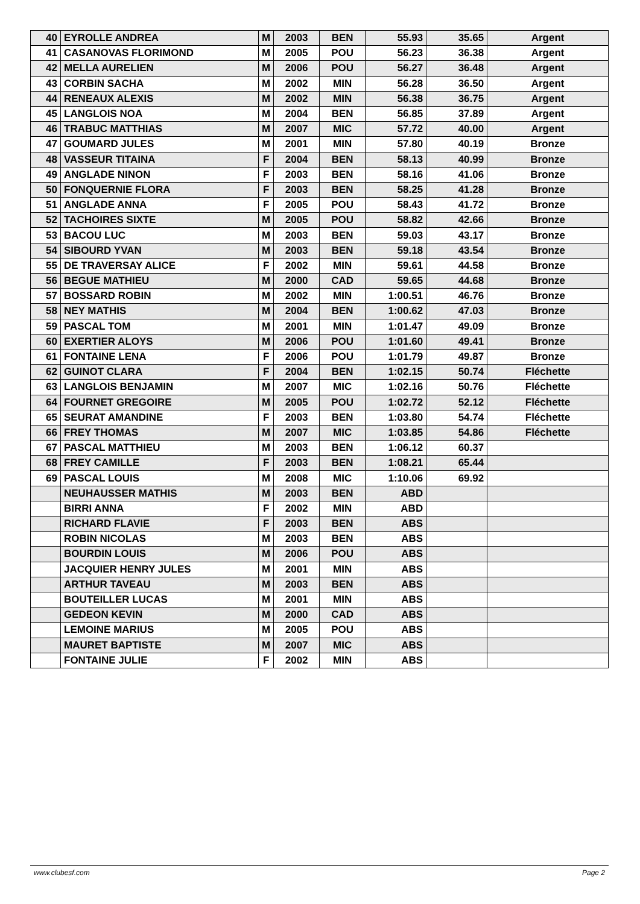| 40 | EYROLLE ANDREA | M | 2003 | BEN | 55.93 | 35.65 | Argent |
| 41 | CASANOVAS FLORIMOND | M | 2005 | POU | 56.23 | 36.38 | Argent |
| 42 | MELLA AURELIEN | M | 2006 | POU | 56.27 | 36.48 | Argent |
| 43 | CORBIN SACHA | M | 2002 | MIN | 56.28 | 36.50 | Argent |
| 44 | RENEAUX ALEXIS | M | 2002 | MIN | 56.38 | 36.75 | Argent |
| 45 | LANGLOIS NOA | M | 2004 | BEN | 56.85 | 37.89 | Argent |
| 46 | TRABUC MATTHIAS | M | 2007 | MIC | 57.72 | 40.00 | Argent |
| 47 | GOUMARD JULES | M | 2001 | MIN | 57.80 | 40.19 | Bronze |
| 48 | VASSEUR TITAINA | F | 2004 | BEN | 58.13 | 40.99 | Bronze |
| 49 | ANGLADE NINON | F | 2003 | BEN | 58.16 | 41.06 | Bronze |
| 50 | FONQUERNIE FLORA | F | 2003 | BEN | 58.25 | 41.28 | Bronze |
| 51 | ANGLADE ANNA | F | 2005 | POU | 58.43 | 41.72 | Bronze |
| 52 | TACHOIRES SIXTE | M | 2005 | POU | 58.82 | 42.66 | Bronze |
| 53 | BACOU LUC | M | 2003 | BEN | 59.03 | 43.17 | Bronze |
| 54 | SIBOURD YVAN | M | 2003 | BEN | 59.18 | 43.54 | Bronze |
| 55 | DE TRAVERSAY ALICE | F | 2002 | MIN | 59.61 | 44.58 | Bronze |
| 56 | BEGUE MATHIEU | M | 2000 | CAD | 59.65 | 44.68 | Bronze |
| 57 | BOSSARD ROBIN | M | 2002 | MIN | 1:00.51 | 46.76 | Bronze |
| 58 | NEY MATHIS | M | 2004 | BEN | 1:00.62 | 47.03 | Bronze |
| 59 | PASCAL TOM | M | 2001 | MIN | 1:01.47 | 49.09 | Bronze |
| 60 | EXERTIER ALOYS | M | 2006 | POU | 1:01.60 | 49.41 | Bronze |
| 61 | FONTAINE LENA | F | 2006 | POU | 1:01.79 | 49.87 | Bronze |
| 62 | GUINOT CLARA | F | 2004 | BEN | 1:02.15 | 50.74 | Fléchette |
| 63 | LANGLOIS BENJAMIN | M | 2007 | MIC | 1:02.16 | 50.76 | Fléchette |
| 64 | FOURNET GREGOIRE | M | 2005 | POU | 1:02.72 | 52.12 | Fléchette |
| 65 | SEURAT AMANDINE | F | 2003 | BEN | 1:03.80 | 54.74 | Fléchette |
| 66 | FREY THOMAS | M | 2007 | MIC | 1:03.85 | 54.86 | Fléchette |
| 67 | PASCAL MATTHIEU | M | 2003 | BEN | 1:06.12 | 60.37 | |
| 68 | FREY CAMILLE | F | 2003 | BEN | 1:08.21 | 65.44 | |
| 69 | PASCAL LOUIS | M | 2008 | MIC | 1:10.06 | 69.92 | |
| | NEUHAUSSER MATHIS | M | 2003 | BEN | ABD | | |
| | BIRRI ANNA | F | 2002 | MIN | ABD | | |
| | RICHARD FLAVIE | F | 2003 | BEN | ABS | | |
| | ROBIN NICOLAS | M | 2003 | BEN | ABS | | |
| | BOURDIN LOUIS | M | 2006 | POU | ABS | | |
| | JACQUIER HENRY JULES | M | 2001 | MIN | ABS | | |
| | ARTHUR TAVEAU | M | 2003 | BEN | ABS | | |
| | BOUTEILLER LUCAS | M | 2001 | MIN | ABS | | |
| | GEDEON KEVIN | M | 2000 | CAD | ABS | | |
| | LEMOINE MARIUS | M | 2005 | POU | ABS | | |
| | MAURET BAPTISTE | M | 2007 | MIC | ABS | | |
| | FONTAINE JULIE | F | 2002 | MIN | ABS | | |
www.clubesf.com Page 2